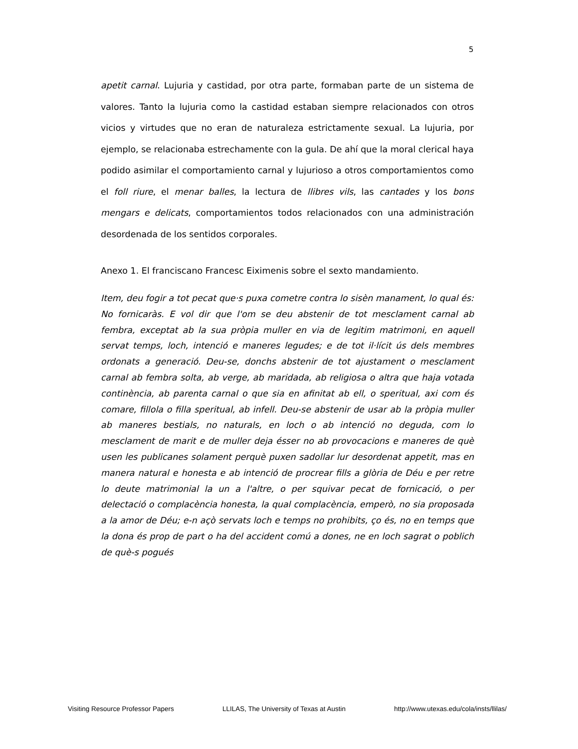5
apetit carnal. Lujuria y castidad, por otra parte, formaban parte de un sistema de valores. Tanto la lujuria como la castidad estaban siempre relacionados con otros vicios y virtudes que no eran de naturaleza estrictamente sexual. La lujuria, por ejemplo, se relacionaba estrechamente con la gula. De ahí que la moral clerical haya podido asimilar el comportamiento carnal y lujurioso a otros comportamientos como el foll riure, el menar balles, la lectura de llibres vils, las cantades y los bons mengars e delicats, comportamientos todos relacionados con una administración desordenada de los sentidos corporales.
Anexo 1. El franciscano Francesc Eiximenis sobre el sexto mandamiento.
Item, deu fogir a tot pecat que·s puxa cometre contra lo sisèn manament, lo qual és: No fornicaràs. E vol dir que l'om se deu abstenir de tot mesclament carnal ab fembra, exceptat ab la sua pròpia muller en via de legitim matrimoni, en aquell servat temps, loch, intenció e maneres legudes; e de tot il·lícit ús dels membres ordonats a generació. Deu-se, donchs abstenir de tot ajustament o mesclament carnal ab fembra solta, ab verge, ab maridada, ab religiosa o altra que haja votada continència, ab parenta carnal o que sia en afinitat ab ell, o speritual, axi com és comare, fillola o filla speritual, ab infell. Deu-se abstenir de usar ab la pròpia muller ab maneres bestials, no naturals, en loch o ab intenció no deguda, com lo mesclament de marit e de muller deja ésser no ab provocacions e maneres de què usen les publicanes solament perquè puxen sadollar lur desordenat appetit, mas en manera natural e honesta e ab intenció de procrear fills a glòria de Déu e per retre lo deute matrimonial la un a l'altre, o per squivar pecat de fornicació, o per delectació o complacència honesta, la qual complacència, emperò, no sia proposada a la amor de Déu; e-n açò servats loch e temps no prohibits, ço és, no en temps que la dona és prop de part o ha del accident comú a dones, ne en loch sagrat o poblich de què-s pogués
Visiting Resource Professor Papers LLILAS, The University of Texas at Austin http://www.utexas.edu/cola/insts/llilas/